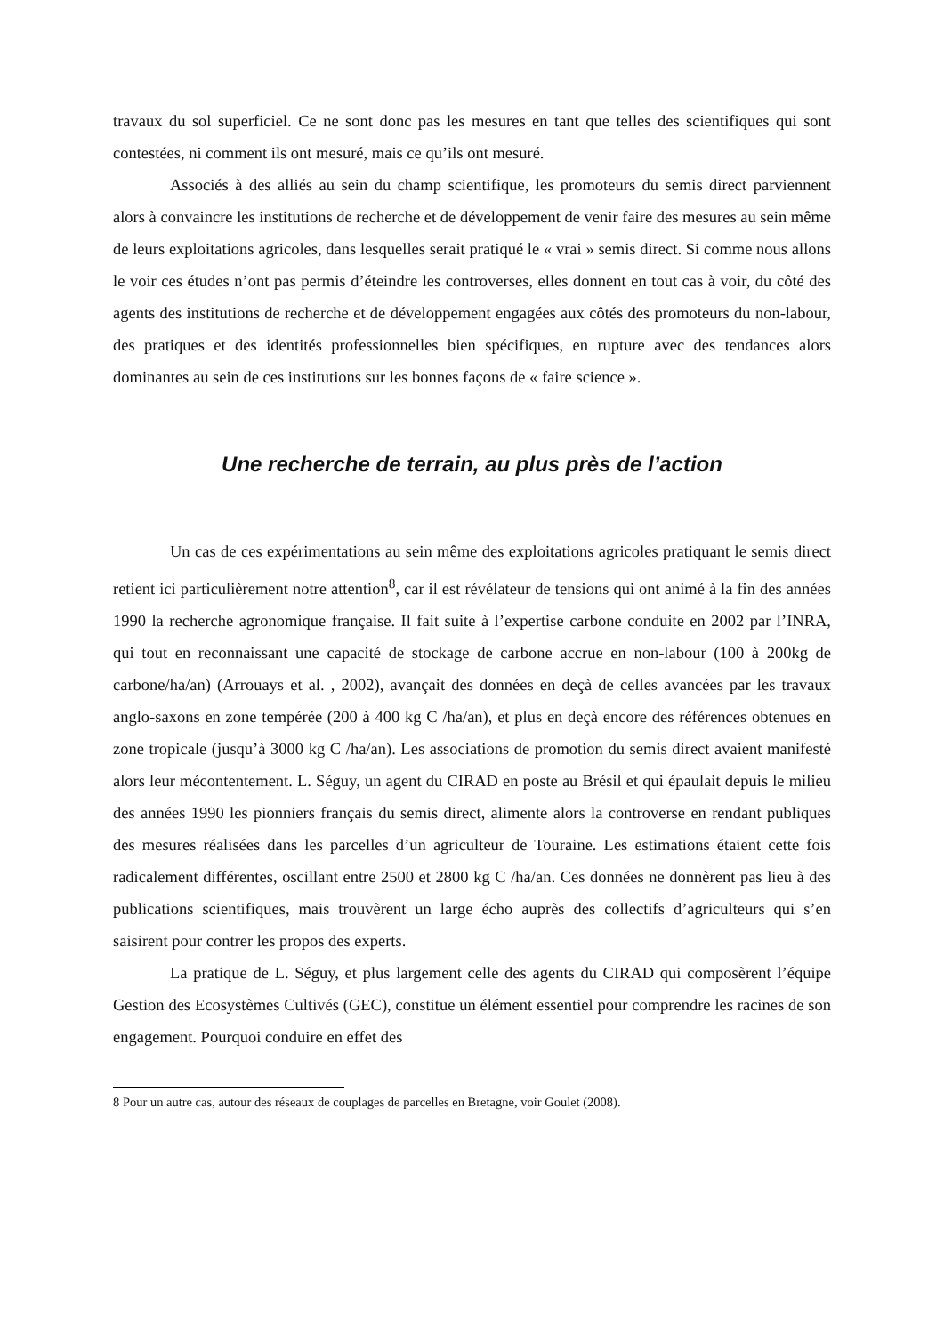travaux du sol superficiel. Ce ne sont donc pas les mesures en tant que telles des scientifiques qui sont contestées, ni comment ils ont mesuré, mais ce qu’ils ont mesuré.
Associés à des alliés au sein du champ scientifique, les promoteurs du semis direct parviennent alors à convaincre les institutions de recherche et de développement de venir faire des mesures au sein même de leurs exploitations agricoles, dans lesquelles serait pratiqué le « vrai » semis direct. Si comme nous allons le voir ces études n’ont pas permis d’éteindre les controverses, elles donnent en tout cas à voir, du côté des agents des institutions de recherche et de développement engagées aux côtés des promoteurs du non-labour, des pratiques et des identités professionnelles bien spécifiques, en rupture avec des tendances alors dominantes au sein de ces institutions sur les bonnes façons de « faire science ».
Une recherche de terrain, au plus près de l’action
Un cas de ces expérimentations au sein même des exploitations agricoles pratiquant le semis direct retient ici particulièrement notre attention<sup>8</sup>, car il est révélateur de tensions qui ont animé à la fin des années 1990 la recherche agronomique française. Il fait suite à l’expertise carbone conduite en 2002 par l’INRA, qui tout en reconnaissant une capacité de stockage de carbone accrue en non-labour (100 à 200kg de carbone/ha/an) (Arrouays et al. , 2002), avançait des données en deçà de celles avancées par les travaux anglo-saxons en zone tempérée (200 à 400 kg C /ha/an), et plus en deçà encore des références obtenues en zone tropicale (jusqu’à 3000 kg C /ha/an). Les associations de promotion du semis direct avaient manifesté alors leur mécontentement. L. Séguy, un agent du CIRAD en poste au Brésil et qui épaulait depuis le milieu des années 1990 les pionniers français du semis direct, alimente alors la controverse en rendant publiques des mesures réalisées dans les parcelles d’un agriculteur de Touraine. Les estimations étaient cette fois radicalement différentes, oscillant entre 2500 et 2800 kg C /ha/an. Ces données ne donnèrent pas lieu à des publications scientifiques, mais trouvèrent un large écho auprès des collectifs d’agriculteurs qui s’en saisirent pour contrer les propos des experts.
La pratique de L. Séguy, et plus largement celle des agents du CIRAD qui composèrent l’équipe Gestion des Ecosystèmes Cultivés (GEC), constitue un élément essentiel pour comprendre les racines de son engagement. Pourquoi conduire en effet des
8 Pour un autre cas, autour des réseaux de couplages de parcelles en Bretagne, voir Goulet (2008).